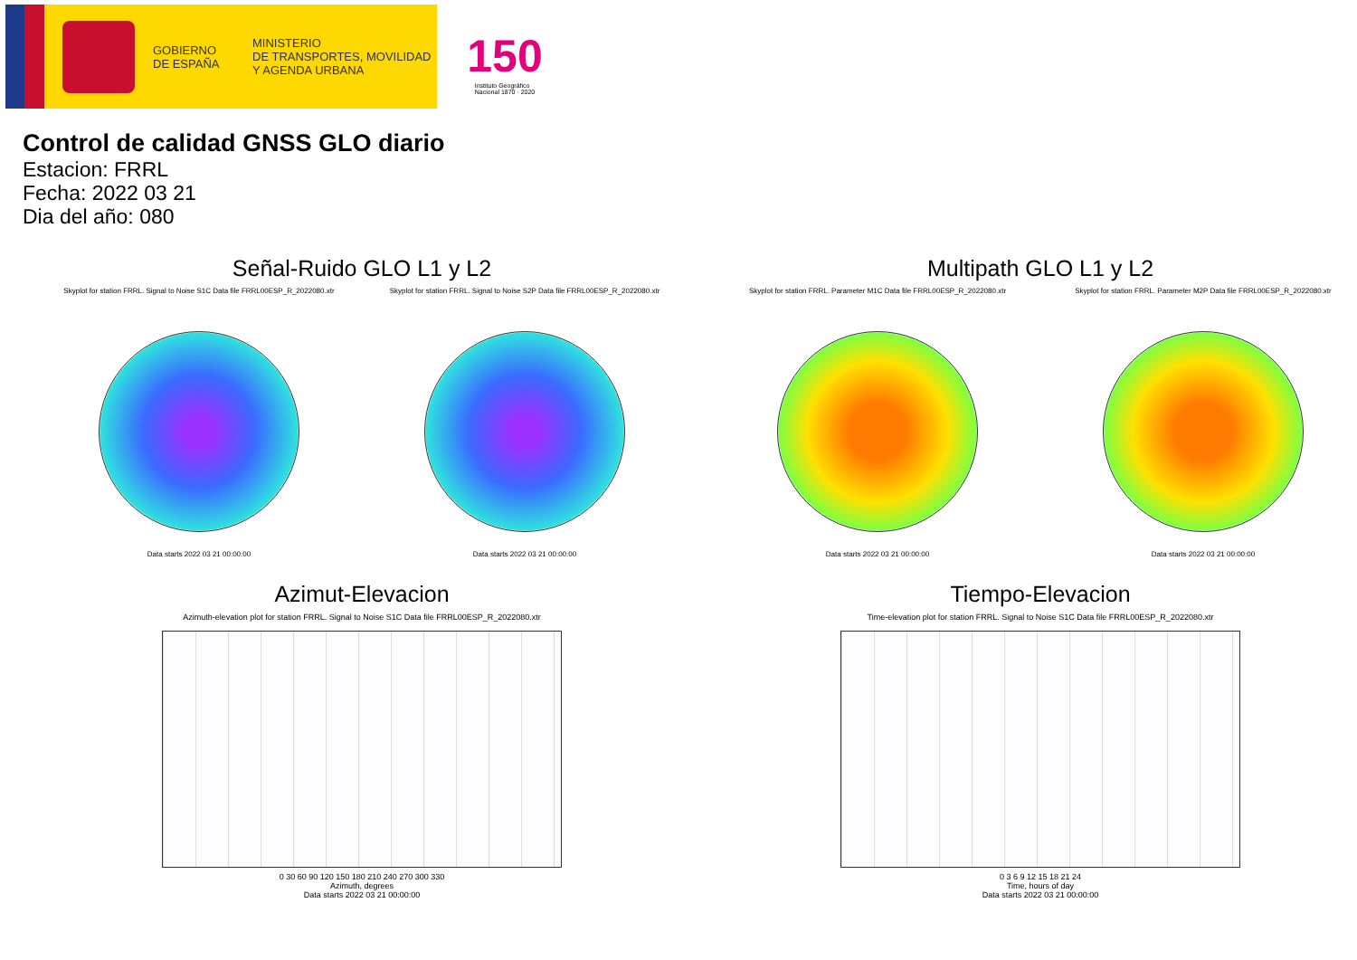GOBIERNO
DE ESPAÑA
MINISTERIO
DE TRANSPORTES, MOVILIDAD
Y AGENDA URBANA
150
Instituto Geográfico
Nacional 1870 · 2020
Control de calidad GNSS GLO diario
Estacion: FRRL
Fecha: 2022 03 21
Dia del año: 080
Señal-Ruido GLO L1 y L2
Skyplot for station FRRL. Signal to Noise S1C Data file FRRL00ESP_R_2022080.xtr
Data starts 2022 03 21 00:00:00
Skyplot for station FRRL. Signal to Noise S2P Data file FRRL00ESP_R_2022080.xtr
Data starts 2022 03 21 00:00:00
Multipath GLO L1 y L2
Skyplot for station FRRL. Parameter M1C Data file FRRL00ESP_R_2022080.xtr
Data starts 2022 03 21 00:00:00
Skyplot for station FRRL. Parameter M2P Data file FRRL00ESP_R_2022080.xtr
Data starts 2022 03 21 00:00:00
Azimut-Elevacion
Azimuth-elevation plot for station FRRL. Signal to Noise S1C Data file FRRL00ESP_R_2022080.xtr
0 30 60 90 120 150 180 210 240 270 300 330
Azimuth, degrees
Data starts 2022 03 21 00:00:00
Tiempo-Elevacion
Time-elevation plot for station FRRL. Signal to Noise S1C Data file FRRL00ESP_R_2022080.xtr
0 3 6 9 12 15 18 21 24
Time, hours of day
Data starts 2022 03 21 00:00:00